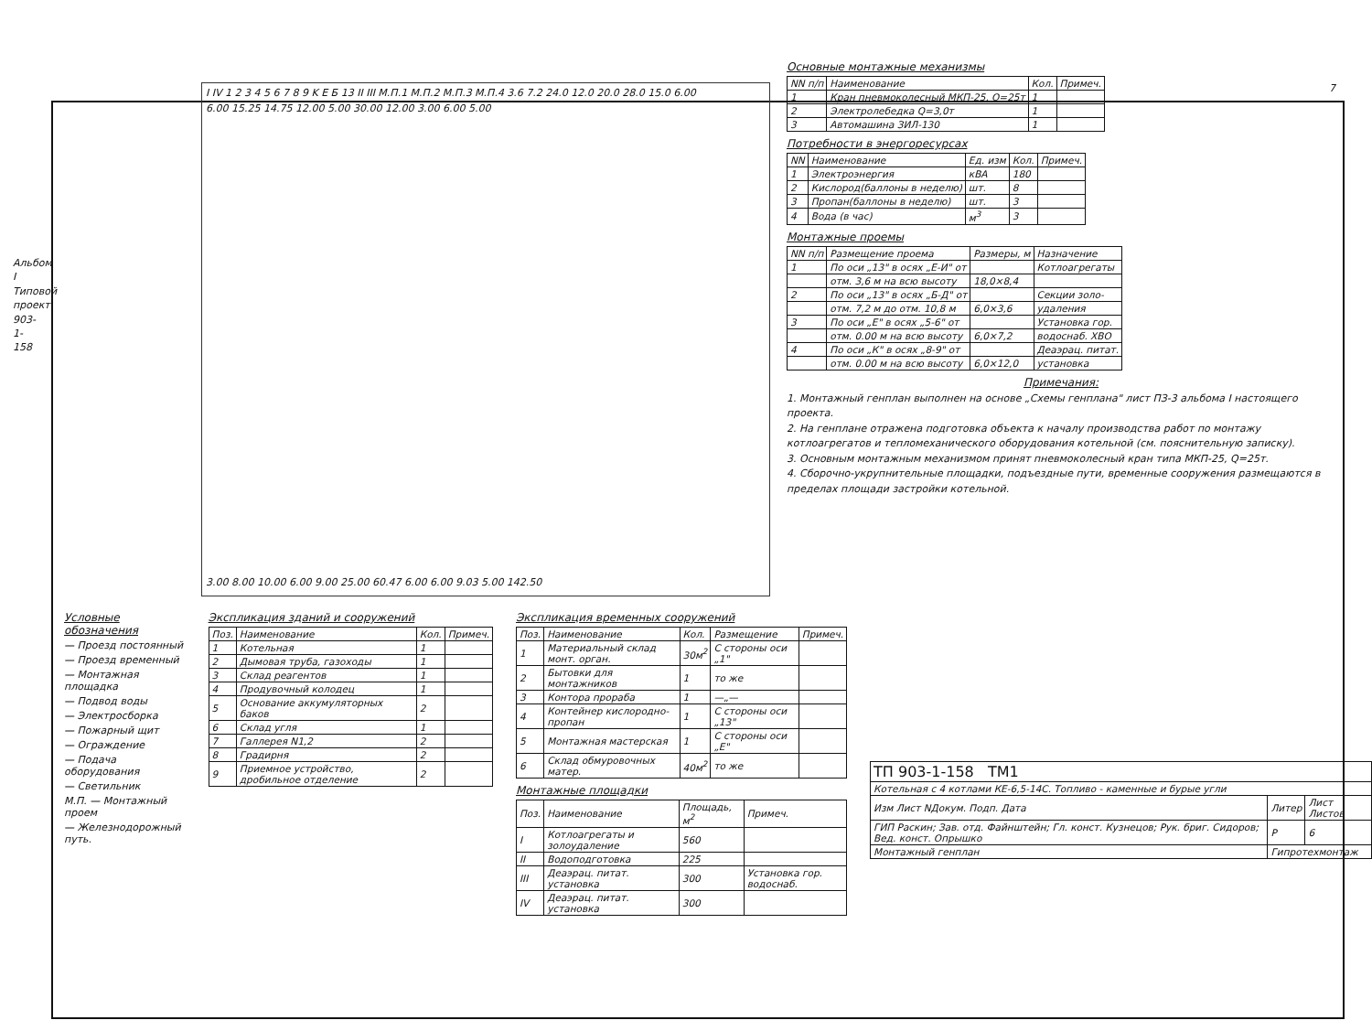Альбом I Типовой проект 903-1-158
7
I IV 1 2 3 4 5 6 7 8 9 K E Б 13 II III М.П.1 М.П.2 М.П.3 М.П.4 3.6 7.2 24.0 12.0 20.0 28.0 15.0 6.00
6.00 15.25 14.75 12.00 5.00 30.00 12.00 3.00 6.00 5.00
3.00 8.00 10.00 6.00 9.00 25.00 60.47 6.00 6.00 9.03 5.00 142.50
Основные монтажные механизмы
| NN п/п | Наименование | Кол. | Примеч. |
| --- | --- | --- | --- |
| 1 | Кран пневмоколесный МКП-25, Q=25т | 1 | |
| 2 | Электролебедка Q=3,0т | 1 | |
| 3 | Автомашина ЗИЛ-130 | 1 | |
Потребности в энергоресурсах
| NN | Наименование | Ед. изм | Кол. | Примеч. |
| --- | --- | --- | --- | --- |
| 1 | Электроэнергия | кВА | 180 | |
| 2 | Кислород(баллоны в неделю) | шт. | 8 | |
| 3 | Пропан(баллоны в неделю) | шт. | 3 | |
| 4 | Вода (в час) | м<sup>3</sup> | 3 | |
Монтажные проемы
| NN п/п | Размещение проема | Размеры, м | Назначение |
| --- | --- | --- | --- |
| 1 | По оси „13" в осях „Е-И" от | | Котлоагрегаты |
| | отм. 3,6 м на всю высоту | 18,0×8,4 | |
| 2 | По оси „13" в осях „Б-Д" от | | Секции золо- |
| | отм. 7,2 м до отм. 10,8 м | 6,0×3,6 | удаления |
| 3 | По оси „Е" в осях „5-6" от | | Установка гор. |
| | отм. 0.00 м на всю высоту | 6,0×7,2 | водоснаб. ХВО |
| 4 | По оси „К" в осях „8-9" от | | Деаэрац. питат. |
| | отм. 0.00 м на всю высоту | 6,0×12,0 | установка |
Примечания:
1. Монтажный генплан выполнен на основе „Схемы генплана" лист ПЗ-3 альбома I настоящего проекта.
2. На генплане отражена подготовка объекта к началу производства работ по монтажу котлоагрегатов и тепломеханического оборудования котельной (см. пояснительную записку).
3. Основным монтажным механизмом принят пневмоколесный кран типа МКП-25, Q=25т.
4. Сборочно-укрупнительные площадки, подъездные пути, временные сооружения размещаются в пределах площади застройки котельной.
Условные обозначения
— Проезд постоянный
— Проезд временный
— Монтажная площадка
— Подвод воды
— Электросборка
— Пожарный щит
— Ограждение
— Подача оборудования
— Светильник
М.П. — Монтажный проем
— Железнодорожный путь.
Экспликация зданий и сооружений
| Поз. | Наименование | Кол. | Примеч. |
| --- | --- | --- | --- |
| 1 | Котельная | 1 | |
| 2 | Дымовая труба, газоходы | 1 | |
| 3 | Склад реагентов | 1 | |
| 4 | Продувочный колодец | 1 | |
| 5 | Основание аккумуляторных баков | 2 | |
| 6 | Склад угля | 1 | |
| 7 | Галлерея N1,2 | 2 | |
| 8 | Градирня | 2 | |
| 9 | Приемное устройство, дробильное отделение | 2 | |
Экспликация временных сооружений
| Поз. | Наименование | Кол. | Размещение | Примеч. |
| --- | --- | --- | --- | --- |
| 1 | Материальный склад монт. орган. | 30м<sup>2</sup> | С стороны оси „1" | |
| 2 | Бытовки для монтажников | 1 | то же | |
| 3 | Контора прораба | 1 | —„— | |
| 4 | Контейнер кислородно-пропан | 1 | С стороны оси „13" | |
| 5 | Монтажная мастерская | 1 | С стороны оси „Е" | |
| 6 | Склад обмуровочных матер. | 40м<sup>2</sup> | то же | |
Монтажные площадки
| Поз. | Наименование | Площадь, м<sup>2</sup> | Примеч. |
| --- | --- | --- | --- |
| I | Котлоагрегаты и золоудаление | 560 | |
| II | Водоподготовка | 225 | |
| III | Деаэрац. питат. установка | 300 | Установка гор. водоснаб. |
| IV | Деаэрац. питат. установка | 300 | |
| ТП 903-1-158 ТМ1 | | |
| Котельная с 4 котлами КЕ-6,5-14С. Топливо - каменные и бурые угли | | |
| Изм Лист NДокум. Подп. Дата | Литер | Лист Листов |
| ГИП Раскин; Зав. отд. Файнштейн; Гл. конст. Кузнецов; Рук. бриг. Сидоров; Вед. конст. Опрышко | Р | 6 |
| Монтажный генплан | Гипротехмонтаж | |